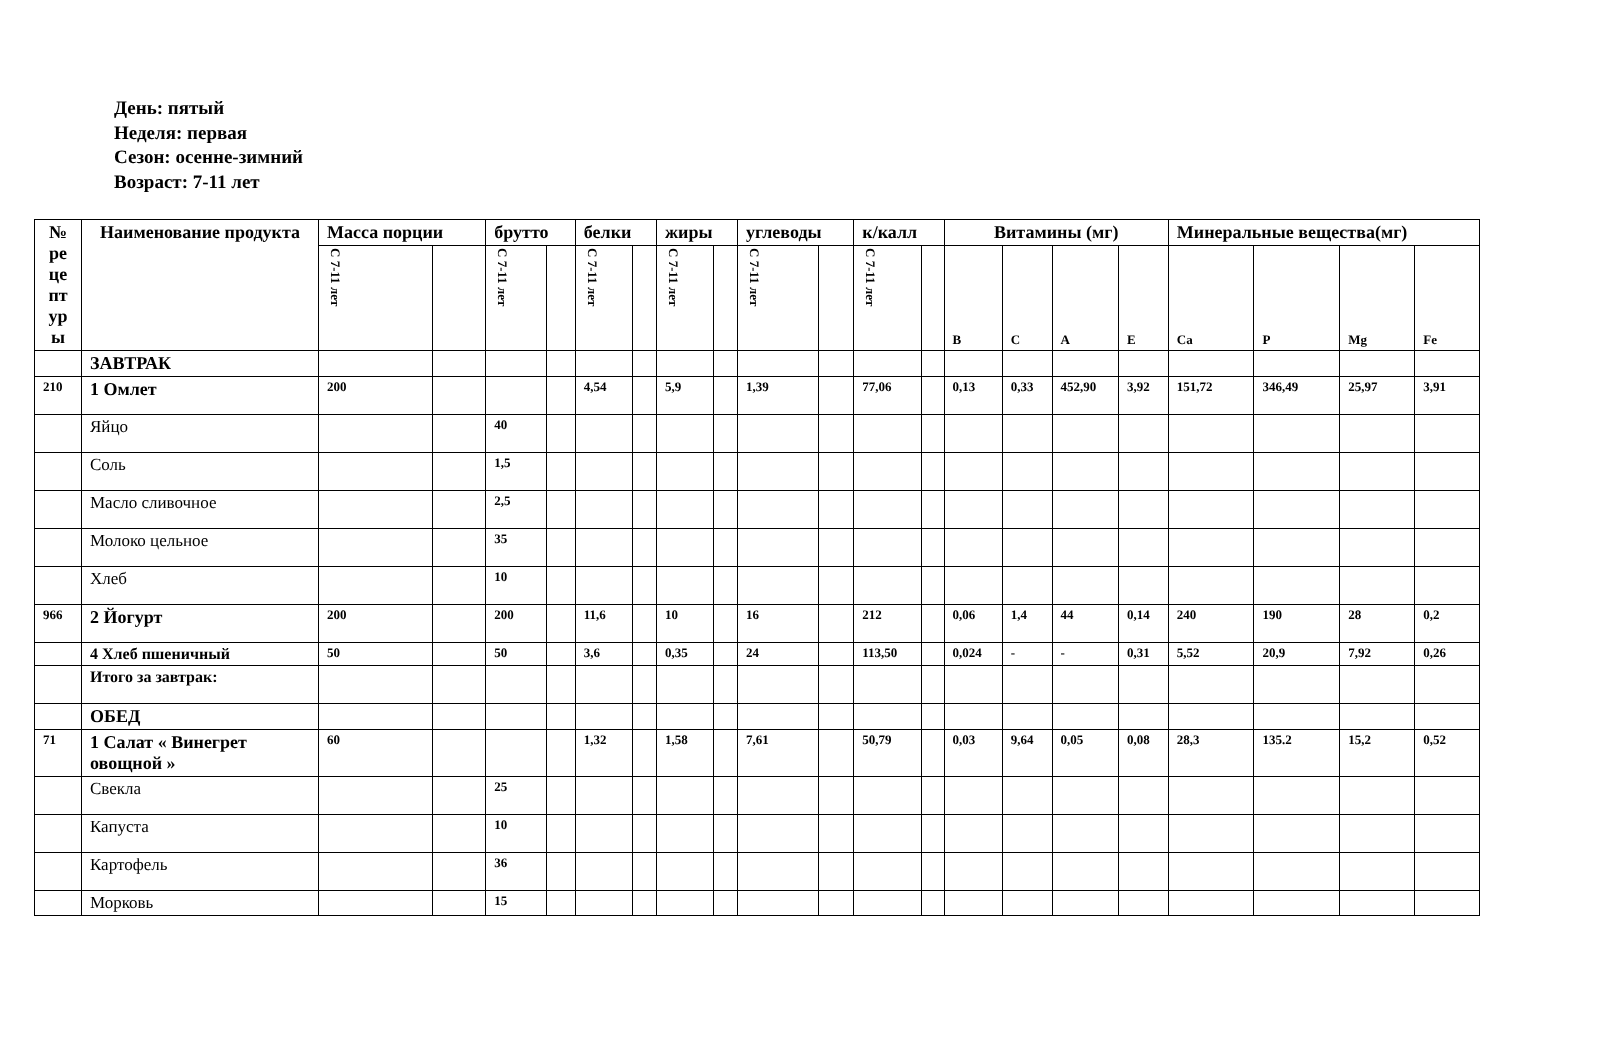День: пятый
Неделя: первая
Сезон: осенне-зимний
Возраст: 7-11 лет
| № ре це пт ур ы | Наименование продукта | Масса порции | | брутто | | белки | | жиры | | углеводы | | к/калл | | Витамины (мг) | | | | Минеральные вещества(мг) | | | |
| --- | --- | --- | --- | --- | --- | --- | --- | --- | --- | --- | --- | --- | --- | --- | --- | --- | --- | --- | --- | --- | --- |
| | | С 7-11 лет | | С 7-11 лет | | С 7-11 лет | | С 7-11 лет | | С 7-11 лет | | С 7-11 лет | | B | C | A | E | Ca | P | Mg | Fe |
| | ЗАВТРАК | | | | | | | | | | | | | | | | | | | | |
| 210 | 1 Омлет | 200 | | | | 4,54 | | 5,9 | | 1,39 | | 77,06 | | 0,13 | 0,33 | 452,90 | 3,92 | 151,72 | 346,49 | 25,97 | 3,91 |
| | Яйцо | | | 40 | | | | | | | | | | | | | | | | | |
| | Соль | | | 1,5 | | | | | | | | | | | | | | | | | |
| | Масло сливочное | | | 2,5 | | | | | | | | | | | | | | | | | |
| | Молоко цельное | | | 35 | | | | | | | | | | | | | | | | | |
| | Хлеб | | | 10 | | | | | | | | | | | | | | | | | |
| 966 | 2 Йогурт | 200 | | 200 | | 11,6 | | 10 | | 16 | | 212 | | 0,06 | 1,4 | 44 | 0,14 | 240 | 190 | 28 | 0,2 |
| | 4 Хлеб пшеничный | 50 | | 50 | | 3,6 | | 0,35 | | 24 | | 113,50 | | 0,024 | - | - | 0,31 | 5,52 | 20,9 | 7,92 | 0,26 |
| | Итого за завтрак: | | | | | | | | | | | | | | | | | | | | |
| | ОБЕД | | | | | | | | | | | | | | | | | | | | |
| 71 | 1 Салат « Винегрет овощной » | 60 | | | | 1,32 | | 1,58 | | 7,61 | | 50,79 | | 0,03 | 9,64 | 0,05 | 0,08 | 28,3 | 135.2 | 15,2 | 0,52 |
| | Свекла | | | 25 | | | | | | | | | | | | | | | | | |
| | Капуста | | | 10 | | | | | | | | | | | | | | | | | |
| | Картофель | | | 36 | | | | | | | | | | | | | | | | | |
| | Морковь | | | 15 | | | | | | | | | | | | | | | | | |